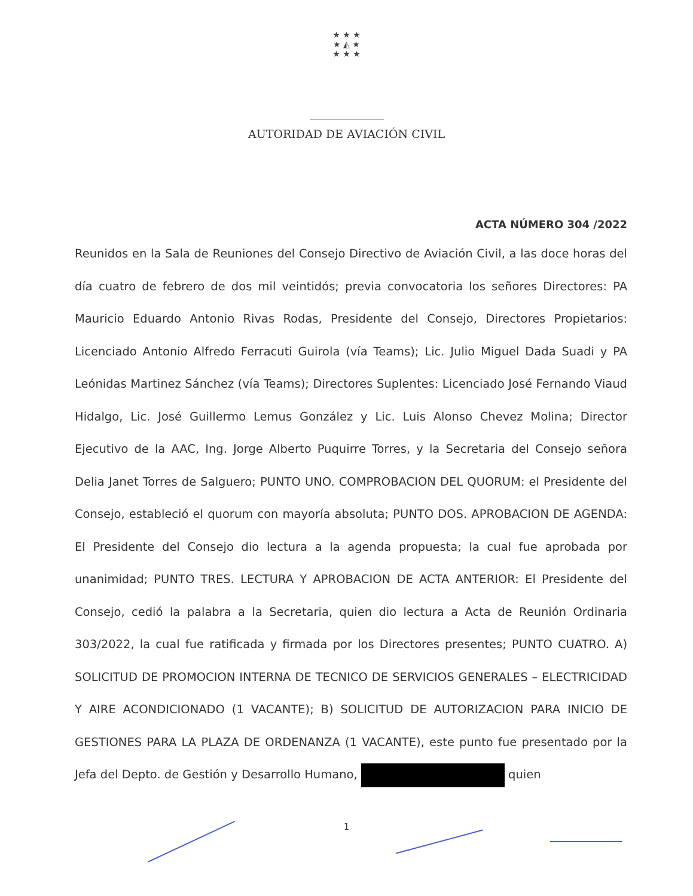★ ★ ★
★ ◭ ★
★ ★ ★
AUTORIDAD DE AVIACIÓN CIVIL
ACTA NÚMERO 304 /2022
Reunidos en la Sala de Reuniones del Consejo Directivo de Aviación Civil, a las doce horas del día cuatro de febrero de dos mil veintidós; previa convocatoria los señores Directores: PA Mauricio Eduardo Antonio Rivas Rodas, Presidente del Consejo, Directores Propietarios: Licenciado Antonio Alfredo Ferracuti Guirola (vía Teams); Lic. Julio Miguel Dada Suadi y PA Leónidas Martinez Sánchez (vía Teams); Directores Suplentes: Licenciado José Fernando Viaud Hidalgo, Lic. José Guillermo Lemus González y Lic. Luis Alonso Chevez Molina; Director Ejecutivo de la AAC, Ing. Jorge Alberto Puquirre Torres, y la Secretaria del Consejo señora Delia Janet Torres de Salguero; PUNTO UNO. COMPROBACION DEL QUORUM: el Presidente del Consejo, estableció el quorum con mayoría absoluta; PUNTO DOS. APROBACION DE AGENDA: El Presidente del Consejo dio lectura a la agenda propuesta; la cual fue aprobada por unanimidad; PUNTO TRES. LECTURA Y APROBACION DE ACTA ANTERIOR: El Presidente del Consejo, cedió la palabra a la Secretaria, quien dio lectura a Acta de Reunión Ordinaria 303/2022, la cual fue ratificada y firmada por los Directores presentes; PUNTO CUATRO. A) SOLICITUD DE PROMOCION INTERNA DE TECNICO DE SERVICIOS GENERALES – ELECTRICIDAD Y AIRE ACONDICIONADO (1 VACANTE); B) SOLICITUD DE AUTORIZACION PARA INICIO DE GESTIONES PARA LA PLAZA DE ORDENANZA (1 VACANTE), este punto fue presentado por la Jefa del Depto. de Gestión y Desarrollo Humano, quien
1